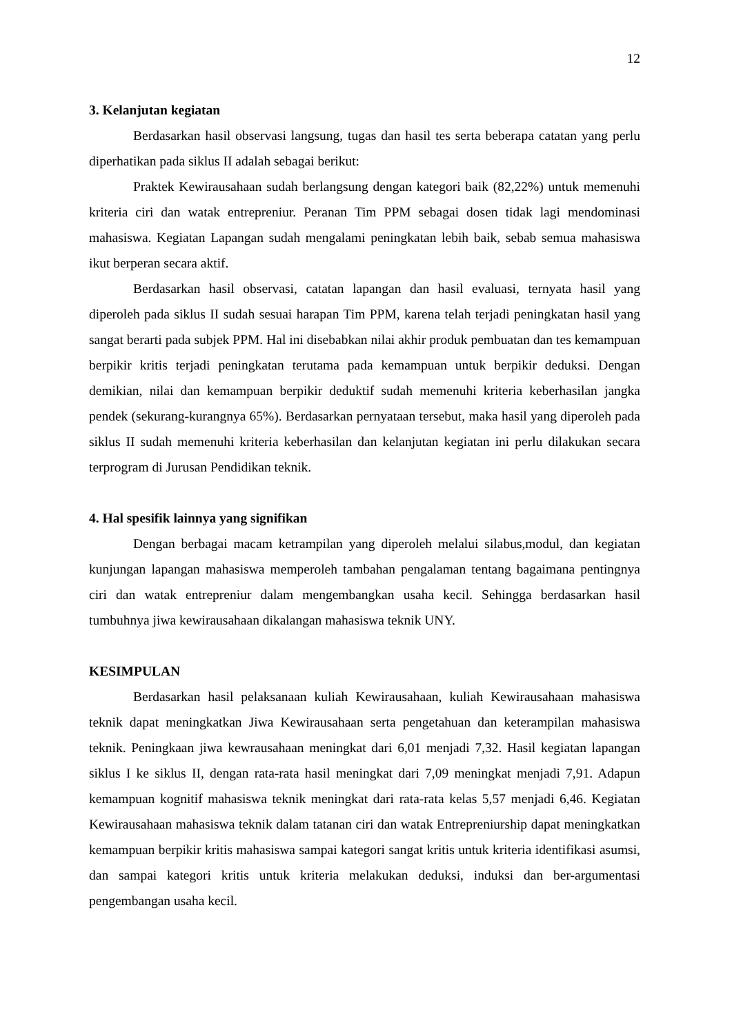12
3. Kelanjutan kegiatan
Berdasarkan hasil observasi langsung, tugas dan hasil tes serta beberapa catatan yang perlu diperhatikan pada siklus II adalah sebagai berikut:
Praktek Kewirausahaan sudah berlangsung dengan kategori baik (82,22%) untuk memenuhi kriteria ciri dan watak entrepreniur. Peranan Tim PPM sebagai dosen tidak lagi mendominasi mahasiswa. Kegiatan Lapangan sudah mengalami peningkatan lebih baik, sebab semua mahasiswa ikut berperan secara aktif.
Berdasarkan hasil observasi, catatan lapangan dan hasil evaluasi, ternyata hasil yang diperoleh pada siklus II sudah sesuai harapan Tim PPM, karena telah terjadi peningkatan hasil yang sangat berarti pada subjek PPM. Hal ini disebabkan nilai akhir produk pembuatan dan tes kemampuan berpikir kritis terjadi peningkatan terutama pada kemampuan untuk berpikir deduksi. Dengan demikian, nilai dan kemampuan berpikir deduktif sudah memenuhi kriteria keberhasilan jangka pendek (sekurang-kurangnya 65%). Berdasarkan pernyataan tersebut, maka hasil yang diperoleh pada siklus II sudah memenuhi kriteria keberhasilan dan kelanjutan kegiatan ini perlu dilakukan secara terprogram di Jurusan Pendidikan teknik.
4. Hal spesifik lainnya yang signifikan
Dengan berbagai macam ketrampilan yang diperoleh melalui silabus,modul, dan kegiatan kunjungan lapangan mahasiswa memperoleh tambahan pengalaman tentang bagaimana pentingnya ciri dan watak entrepreniur dalam mengembangkan usaha kecil. Sehingga berdasarkan hasil tumbuhnya jiwa kewirausahaan dikalangan mahasiswa teknik UNY.
KESIMPULAN
Berdasarkan hasil pelaksanaan kuliah Kewirausahaan, kuliah Kewirausahaan mahasiswa teknik dapat meningkatkan Jiwa Kewirausahaan serta pengetahuan dan keterampilan mahasiswa teknik. Peningkaan jiwa kewrausahaan meningkat dari 6,01 menjadi 7,32. Hasil kegiatan lapangan siklus I ke siklus II, dengan rata-rata hasil meningkat dari 7,09 meningkat menjadi 7,91. Adapun kemampuan kognitif mahasiswa teknik meningkat dari rata-rata kelas 5,57 menjadi 6,46. Kegiatan Kewirausahaan mahasiswa teknik dalam tatanan ciri dan watak Entrepreniurship dapat meningkatkan kemampuan berpikir kritis mahasiswa sampai kategori sangat kritis untuk kriteria identifikasi asumsi, dan sampai kategori kritis untuk kriteria melakukan deduksi, induksi dan ber-argumentasi pengembangan usaha kecil.